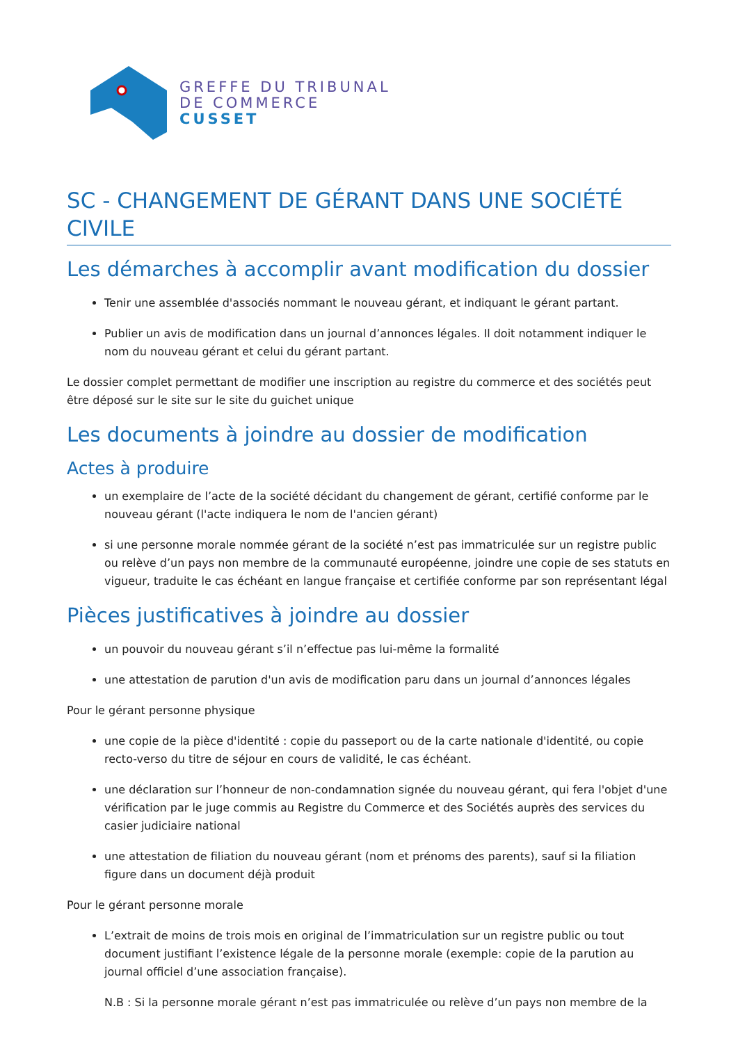GREFFE DU TRIBUNAL
DE COMMERCE
CUSSET
SC - CHANGEMENT DE GÉRANT DANS UNE SOCIÉTÉ CIVILE
Les démarches à accomplir avant modification du dossier
Tenir une assemblée d'associés nommant le nouveau gérant, et indiquant le gérant partant.
Publier un avis de modification dans un journal d’annonces légales. Il doit notamment indiquer le nom du nouveau gérant et celui du gérant partant.
Le dossier complet permettant de modifier une inscription au registre du commerce et des sociétés peut être déposé sur le site sur le site du guichet unique
Les documents à joindre au dossier de modification
Actes à produire
un exemplaire de l’acte de la société décidant du changement de gérant, certifié conforme par le nouveau gérant (l'acte indiquera le nom de l'ancien gérant)
si une personne morale nommée gérant de la société n’est pas immatriculée sur un registre public ou relève d’un pays non membre de la communauté européenne, joindre une copie de ses statuts en vigueur, traduite le cas échéant en langue française et certifiée conforme par son représentant légal
Pièces justificatives à joindre au dossier
un pouvoir du nouveau gérant s’il n’effectue pas lui-même la formalité
une attestation de parution d'un avis de modification paru dans un journal d’annonces légales
Pour le gérant personne physique
une copie de la pièce d'identité : copie du passeport ou de la carte nationale d'identité, ou copie recto-verso du titre de séjour en cours de validité, le cas échéant.
une déclaration sur l’honneur de non-condamnation signée du nouveau gérant, qui fera l'objet d'une vérification par le juge commis au Registre du Commerce et des Sociétés auprès des services du casier judiciaire national
une attestation de filiation du nouveau gérant (nom et prénoms des parents), sauf si la filiation figure dans un document déjà produit
Pour le gérant personne morale
L’extrait de moins de trois mois en original de l’immatriculation sur un registre public ou tout document justifiant l’existence légale de la personne morale (exemple: copie de la parution au journal officiel d’une association française).
N.B : Si la personne morale gérant n’est pas immatriculée ou relève d’un pays non membre de la